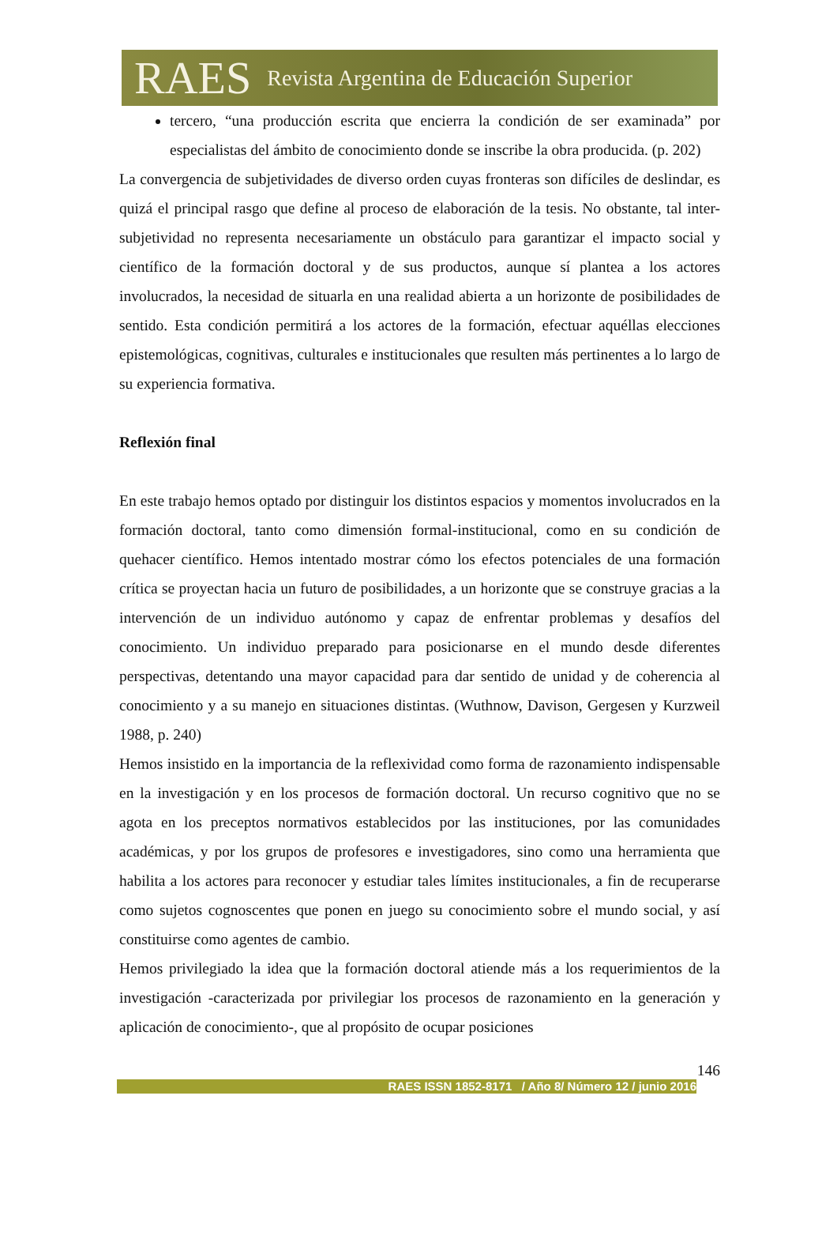RAES Revista Argentina de Educación Superior
tercero, “una producción escrita que encierra la condición de ser examinada” por especialistas del ámbito de conocimiento donde se inscribe la obra producida. (p. 202)
La convergencia de subjetividades de diverso orden cuyas fronteras son difíciles de deslindar, es quizá el principal rasgo que define al proceso de elaboración de la tesis. No obstante, tal inter-subjetividad no representa necesariamente un obstáculo para garantizar el impacto social y científico de la formación doctoral y de sus productos, aunque sí plantea a los actores involucrados, la necesidad de situarla en una realidad abierta a un horizonte de posibilidades de sentido. Esta condición permitirá a los actores de la formación, efectuar aquéllas elecciones epistemológicas, cognitivas, culturales e institucionales que resulten más pertinentes a lo largo de su experiencia formativa.
Reflexión final
En este trabajo hemos optado por distinguir los distintos espacios y momentos involucrados en la formación doctoral, tanto como dimensión formal-institucional, como en su condición de quehacer científico. Hemos intentado mostrar cómo los efectos potenciales de una formación crítica se proyectan hacia un futuro de posibilidades, a un horizonte que se construye gracias a la intervención de un individuo autónomo y capaz de enfrentar problemas y desafíos del conocimiento. Un individuo preparado para posicionarse en el mundo desde diferentes perspectivas, detentando una mayor capacidad para dar sentido de unidad y de coherencia al conocimiento y a su manejo en situaciones distintas. (Wuthnow, Davison, Gergesen y Kurzweil 1988, p. 240)
Hemos insistido en la importancia de la reflexividad como forma de razonamiento indispensable en la investigación y en los procesos de formación doctoral. Un recurso cognitivo que no se agota en los preceptos normativos establecidos por las instituciones, por las comunidades académicas, y por los grupos de profesores e investigadores, sino como una herramienta que habilita a los actores para reconocer y estudiar tales límites institucionales, a fin de recuperarse como sujetos cognoscentes que ponen en juego su conocimiento sobre el mundo social, y así constituirse como agentes de cambio.
Hemos privilegiado la idea que la formación doctoral atiende más a los requerimientos de la investigación -caracterizada por privilegiar los procesos de razonamiento en la generación y aplicación de conocimiento-, que al propósito de ocupar posiciones
146
RAES ISSN 1852-8171 / Año 8/ Número 12 / junio 2016